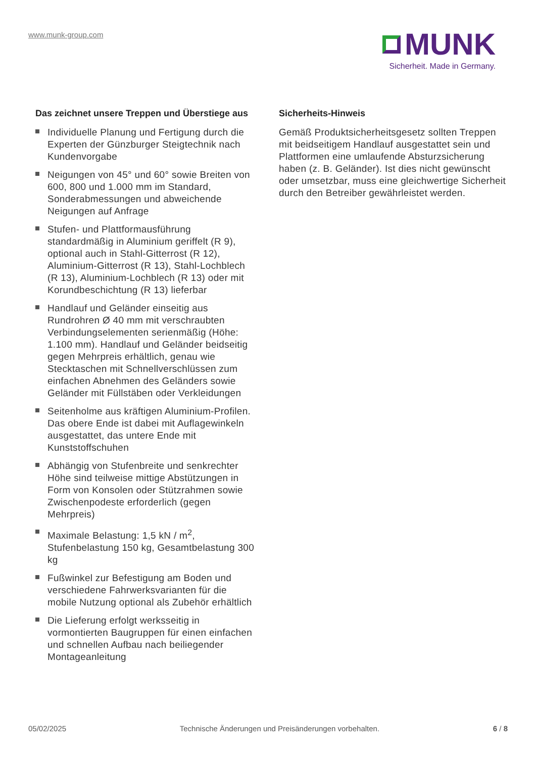www.munk-group.com
MUNK
Sicherheit. Made in Germany.
Das zeichnet unsere Treppen und Überstiege aus
Individuelle Planung und Fertigung durch die Experten der Günzburger Steigtechnik nach Kundenvorgabe
Neigungen von 45° und 60° sowie Breiten von 600, 800 und 1.000 mm im Standard, Sonderabmessungen und abweichende Neigungen auf Anfrage
Stufen- und Plattformausführung standardmäßig in Aluminium geriffelt (R 9), optional auch in Stahl-Gitterrost (R 12), Aluminium-Gitterrost (R 13), Stahl-Lochblech (R 13), Aluminium-Lochblech (R 13) oder mit Korundbeschichtung (R 13) lieferbar
Handlauf und Geländer einseitig aus Rundrohren Ø 40 mm mit verschraubten Verbindungselementen serienmäßig (Höhe: 1.100 mm). Handlauf und Geländer beidseitig gegen Mehrpreis erhältlich, genau wie Stecktaschen mit Schnellverschlüssen zum einfachen Abnehmen des Geländers sowie Geländer mit Füllstäben oder Verkleidungen
Seitenholme aus kräftigen Aluminium-Profilen. Das obere Ende ist dabei mit Auflagewinkeln ausgestattet, das untere Ende mit Kunststoffschuhen
Abhängig von Stufenbreite und senkrechter Höhe sind teilweise mittige Abstützungen in Form von Konsolen oder Stützrahmen sowie Zwischenpodeste erforderlich (gegen Mehrpreis)
Maximale Belastung: 1,5 kN / m<sup>2</sup>, Stufenbelastung 150 kg, Gesamtbelastung 300 kg
Fußwinkel zur Befestigung am Boden und verschiedene Fahrwerksvarianten für die mobile Nutzung optional als Zubehör erhältlich
Die Lieferung erfolgt werksseitig in vormontierten Baugruppen für einen einfachen und schnellen Aufbau nach beiliegender Montageanleitung
Sicherheits-Hinweis
Gemäß Produktsicherheitsgesetz sollten Treppen mit beidseitigem Handlauf ausgestattet sein und Plattformen eine umlaufende Absturzsicherung haben (z. B. Geländer). Ist dies nicht gewünscht oder umsetzbar, muss eine gleichwertige Sicherheit durch den Betreiber gewährleistet werden.
05/02/2025 Technische Änderungen und Preisänderungen vorbehalten. 6 / 8